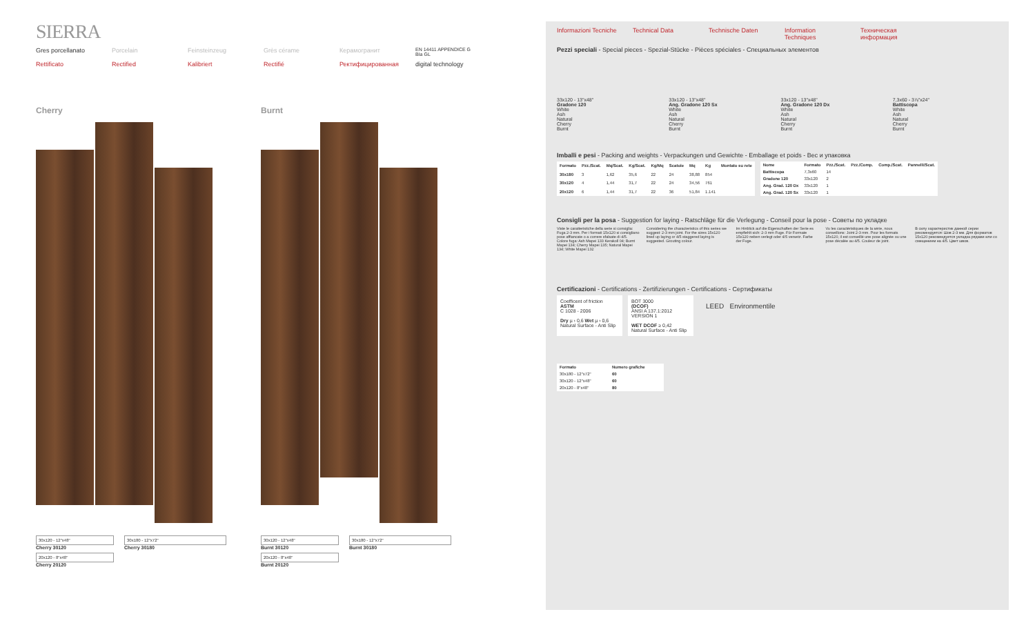SIERRA
Gres porcellanato Porcelain Feinsteinzeug Grès cérame Керамогранит EN 14411 APPENDICE G BIa GL
Rettificato Rectified Kalibriert Rectifié Ректифицированная digital technology
Cherry
30x120 - 12"x48"
Cherry 30120
20x120 - 8"x48"
Cherry 20120
30x180 - 12"x72"
Cherry 30180
Burnt
30x120 - 12"x48"
Burnt 30120
20x120 - 8"x48"
Burnt 20120
30x180 - 12"x72"
Burnt 30180
Informazioni Tecniche Technical Data Technische Daten Information Techniques Техническая информация
Pezzi speciali - Special pieces - Spezial-Stücke - Pièces spéciales - Специальных элементов
33x120 - 13"x48"
Gradone 120
White
Ash
Natural
Cherry
Burnt
33x120 - 13"x48"
Ang. Gradone 120 Sx
White
Ash
Natural
Cherry
Burnt
33x120 - 13"x48"
Ang. Gradone 120 Dx
White
Ash
Natural
Cherry
Burnt
7,3x60 - 3⅞"x24"
Battiscopa
White
Ash
Natural
Cherry
Burnt
Imballi e pesi - Packing and weights - Verpackungen und Gewichte - Emballage et poids - Вес и упаковка
| Formato | Pzz./Scat. | Mq/Scat. | Kg/Scat. | Kg/Mq | Scatole | Mq | Kg | Montato su rete |
| --- | --- | --- | --- | --- | --- | --- | --- | --- |
| 30x180 | 3 | 1,62 | 35,6 | 22 | 24 | 38,88 | 854 | |
| 30x120 | 4 | 1,44 | 31,7 | 22 | 24 | 34,56 | 761 | |
| 20x120 | 6 | 1,44 | 31,7 | 22 | 36 | 51,84 | 1.141 | |
| Nome | Formato | Pzz./Scat. | Pzz./Comp. | Comp./Scat. | Pannelli/Scat. |
| --- | --- | --- | --- | --- | --- |
| Battiscopa | 7,3x60 | 14 | | | |
| Gradone 120 | 33x120 | 2 | | | |
| Ang. Grad. 120 Dx | 33x120 | 1 | | | |
| Ang. Grad. 120 Sx | 33x120 | 1 | | | |
Consigli per la posa - Suggestion for laying - Ratschläge für die Verlegung - Conseil pour la pose - Советы по укладке
Viste le caratteristiche della serie si consiglia: Fuga 2-3 mm. Per i formati 15x120 si consigliano pose affiancate o a correre sfalsate di 4/5. Colore fuga: Ash Mapei 133 Kerakoll 04; Burnt Mapei 134; Cherry Mapei 135; Natural Mapei 134; White Mapei 132
Considering the characteristics of this series we suggest: 2-3 mm joint. For the sizes 15x120 lined up laying or 4/5 staggered laying is suggested. Grouting colour.
Im Hinblick auf die Eigenschaften der Serie es empfiehlt sich: 2-3 mm Fuge. Für Formate 15x120 neben verlegt oder 4/5 versetz. Farbe der Fuge.
Vu les caractéristiques de la série, nous conseillons: Joint 2-3 mm. Pour les formats 15x120, il est conseillé une pose alignée ou une pose décalée au 4/5. Couleur de joint.
В силу характеристик данной серии рекомендуется: Шов 2-3 мм. Для форматов 15x120 рекомендуется укладка рядами или со смещением на 4/5. Цвет швов.
Certificazioni - Certifications - Zertifizierungen - Certifications - Сертификаты
Coefficent of friction
ASTM
C 1028 - 2006
Dry µ › 0,6 Wet µ › 0,6
Natural Surface - Anti Slip
BOT 3000
(DCOF)
ANSI A 137.1:2012 VERSION 1
WET DCOF ≥ 0,42
Natural Surface - Anti Slip
LEED Environmentile
| Formato | Numero grafiche |
| --- | --- |
| 30x180 - 12"x72" | 60 |
| 30x120 - 12"x48" | 60 |
| 20x120 - 8"x48" | 80 |